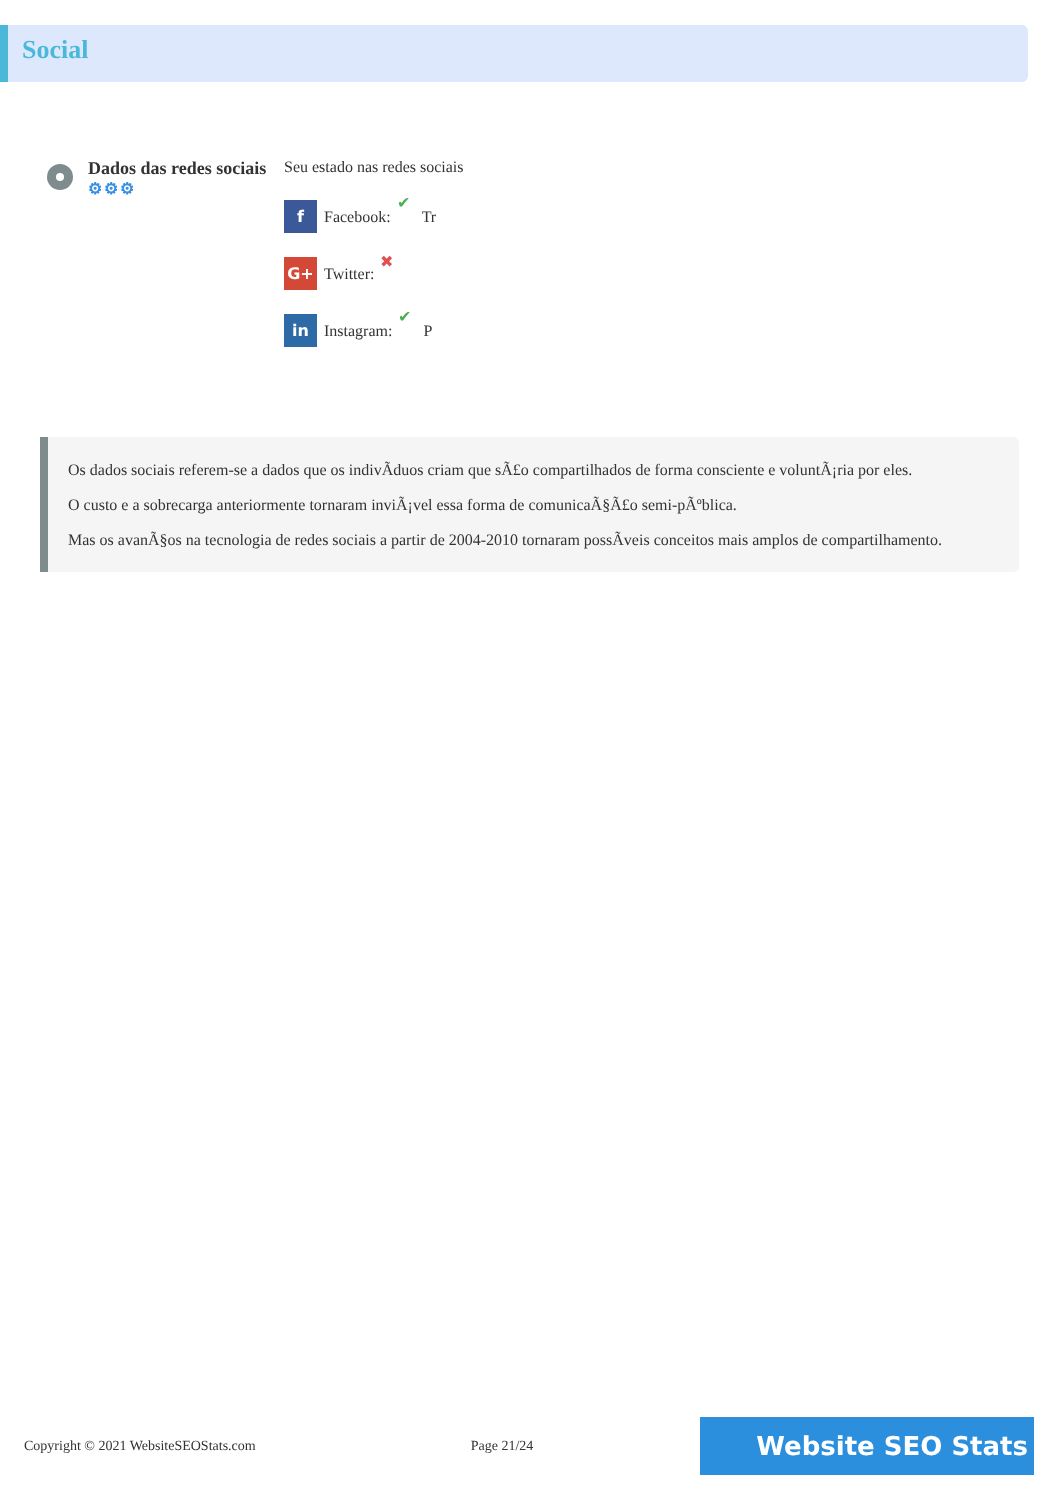Social
Dados das redes sociais
⚙⚙⚙
Seu estado nas redes sociais
f Facebook: ✔ Tr
G+ Twitter: ✖
in Instagram: ✔ P
Os dados sociais referem-se a dados que os indivÃduos criam que sÃ£o compartilhados de forma consciente e voluntÃ¡ria por eles.
O custo e a sobrecarga anteriormente tornaram inviÃ¡vel essa forma de comunicaÃ§Ã£o semi-pÃºblica.
Mas os avanÃ§os na tecnologia de redes sociais a partir de 2004-2010 tornaram possÃveis conceitos mais amplos de compartilhamento.
Copyright © 2021 WebsiteSEOStats.com Page 21/24 Website SEO Stats